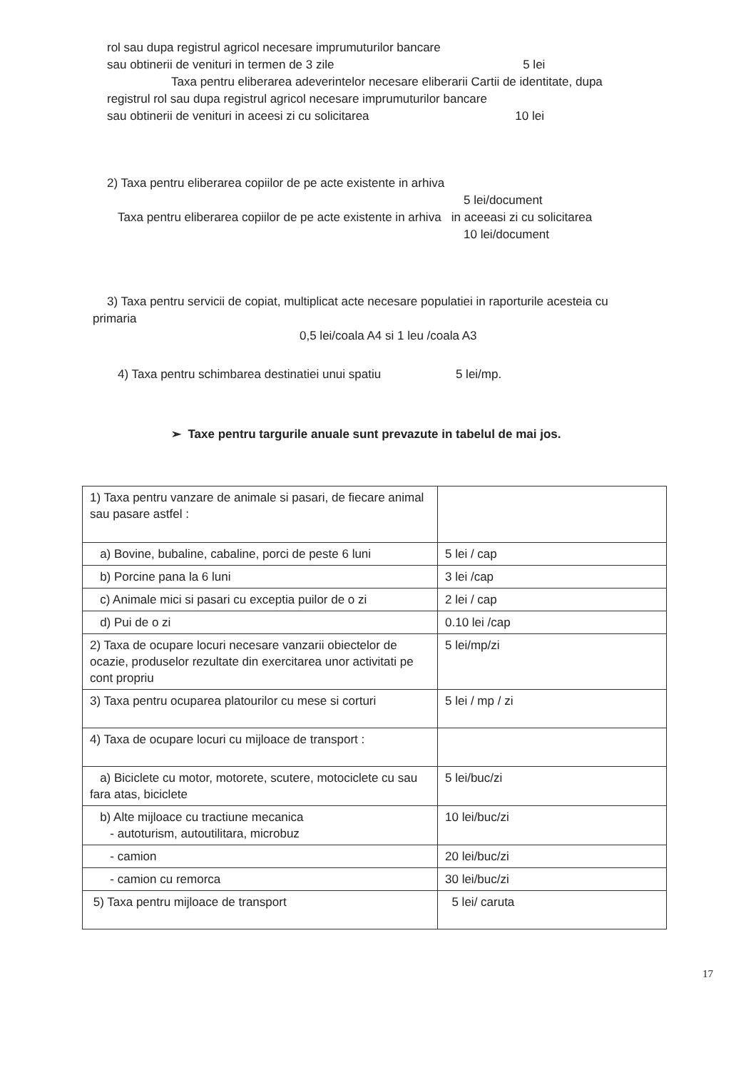rol sau dupa registrul agricol necesare imprumuturilor bancare
sau obtinerii de venituri in termen de 3 zile 5 lei
Taxa pentru eliberarea adeverintelor necesare eliberarii Cartii de identitate, dupa
registrul rol sau dupa registrul agricol necesare imprumuturilor bancare
sau obtinerii de venituri in aceesi zi cu solicitarea 10 lei
2) Taxa pentru eliberarea copiilor de pe acte existente in arhiva
5 lei/document
Taxa pentru eliberarea copiilor de pe acte existente in arhiva in aceeasi zi cu solicitarea
10 lei/document
3) Taxa pentru servicii de copiat, multiplicat acte necesare populatiei in raporturile acesteia cu
primaria
0,5 lei/coala A4 si 1 leu /coala A3
4) Taxa pentru schimbarea destinatiei unui spatiu 5 lei/mp.
➢ Taxe pentru targurile anuale sunt prevazute in tabelul de mai jos.
| 1) Taxa pentru vanzare de animale si pasari, de fiecare animal sau pasare astfel : | |
| a) Bovine, bubaline, cabaline, porci de peste 6 luni | 5 lei / cap |
| b) Porcine pana la 6 luni | 3 lei /cap |
| c) Animale mici si pasari cu exceptia puilor de o zi | 2 lei / cap |
| d) Pui de o zi | 0.10 lei /cap |
| 2) Taxa de ocupare locuri necesare vanzarii obiectelor de ocazie, produselor rezultate din exercitarea unor activitati pe cont propriu | 5 lei/mp/zi |
| 3) Taxa pentru ocuparea platourilor cu mese si corturi | 5 lei / mp / zi |
| 4) Taxa de ocupare locuri cu mijloace de transport : | |
| a) Biciclete cu motor, motorete, scutere, motociclete cu sau fara atas, biciclete | 5 lei/buc/zi |
| b) Alte mijloace cu tractiune mecanica - autoturism, autoutilitara, microbuz | 10 lei/buc/zi |
| - camion | 20 lei/buc/zi |
| - camion cu remorca | 30 lei/buc/zi |
| 5) Taxa pentru mijloace de transport | 5 lei/ caruta |
17